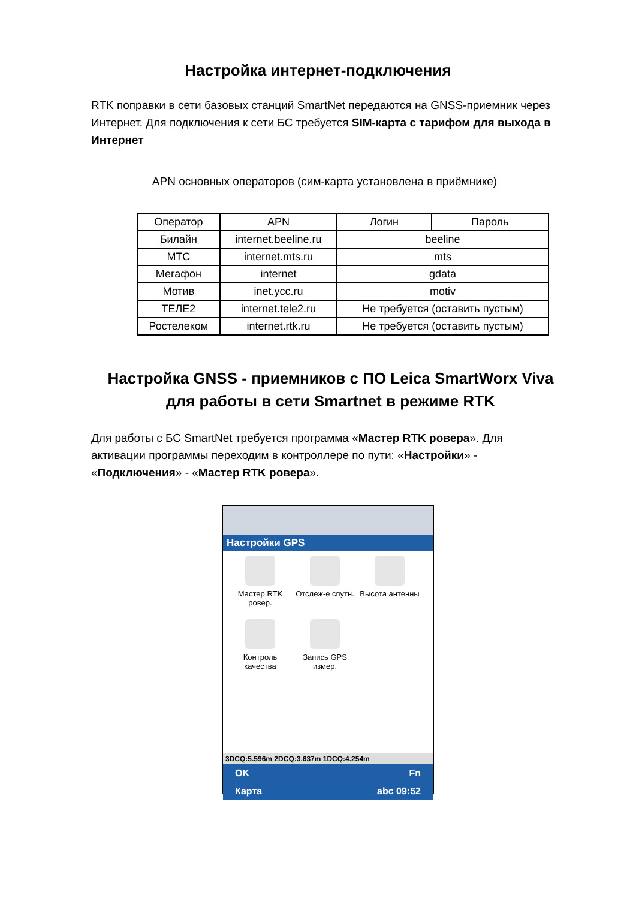Настройка интернет-подключения
RTK поправки в сети базовых станций SmartNet передаются на GNSS-приемник через Интернет. Для подключения к сети БС требуется SIM-карта с тарифом для выхода в Интернет
APN основных операторов (сим-карта установлена в приёмнике)
| Оператор | APN | Логин | Пароль |
| Билайн | internet.beeline.ru | beeline | |
| МТС | internet.mts.ru | mts | |
| Мегафон | internet | gdata | |
| Мотив | inet.ycc.ru | motiv | |
| ТЕЛЕ2 | internet.tele2.ru | Не требуется (оставить пустым) | |
| Ростелеком | internet.rtk.ru | Не требуется (оставить пустым) | |
Настройка GNSS - приемников с ПО Leica SmartWorx Viva
для работы в сети Smartnet в режиме RTK
Для работы с БС SmartNet требуется программа «Мастер RTK ровера». Для активации программы переходим в контроллере по пути: «Настройки» - «Подключения» - «Мастер RTK ровера».
Настройки GPS
Мастер RTK ровер.
Отслеж-е спутн.
Высота антенны
Контроль качества
Запись GPS измер.
3DCQ:5.596m 2DCQ:3.637m 1DCQ:4.254m
OK Fn
Карта abc 09:52